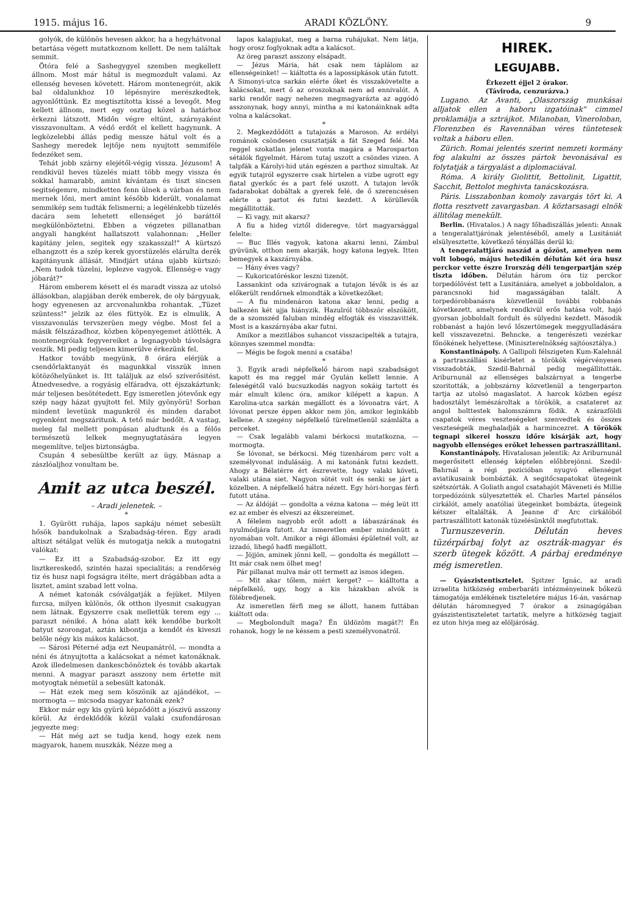1915. május 16. ARADI KÖZLÖNY. 9
golyók, de különös hevesen akkor, ha a hegyhátvonal betartása végett mutatkoznom kellett. De nem találtak semmit.
Ötóra felé a Sashegygyel szemben megkellett állnom. Most már hátul is megmozdult valami. Az ellenség hevesen követett. Három montenegróit, akik bal oldalunkhoz 10 lépésnyire merészkedtek, agyonlőttünk. Ez megtisztította kissé a levegőt. Meg kellett állnom, mert egy osztag közel a határhoz érkezni látszott. Midőn végre eltünt, szárnyaként visszavonultam. A védő erdőt el kellett hagynunk. A legközelebbi állás pedig messze hátul volt és a Sashegy meredek lejtője nem nyujtott semmiféle fedezéket sem.
Tehát jobb szárny elejétől-végig vissza. Jézusom! A rendkivül heves tüzelés miatt több megy vissza és sokkal hamarabb, amint kívántam és tiszt sincsen segitségemre, mindketten fenn ülnek a várban és nem mernek lőni, mert amint később kiderült, vonalamat semmikép sem tudták felismerni; a legélénkebb tüzelés dacára sem lehetett ellenséget jó baráttól megkülönböztetni. Ebben a végzetes pillanatban angyali hangként hallatszott valahonnan: „Heller kapitány jelen, segitek egy szakasszal!" A kürtszó elhangzott és a szép kerek gyorstüzelés elárulta derék kapitányunk állását. Mindjárt utána ujabb kürtszó: „Nem tudok tüzelni, leplezve vagyok. Ellenség-e vagy jóbarát?"
Három emberem késett el és maradt vissza az utolsó állásokban, alapjában derék emberek, de oly bárgyuak, hogy egyenesen az arcvonalunkba rohantak. „Tüzet szüntess!" jelzik az éles füttyök. Ez is elmulik. A visszavonulás tervszerüen megy végbe. Most fel a másik félszázadhoz, közben köpenyegemet átlötték. A montenegróiak fegyvereiket a legnagyobb távolságra veszik. Mi pedig teljesen kimerülve érkezünk fel.
Hatkor tovább megyünk, 8 órára elérjük a csendőrlaktanyát és magunkkal visszük innen kötözőhelyünket is. Itt találjuk az első szíverősitést. Átnedvesedve, a rogyásig elfáradva, ott éjszakáztunk; már teljesen besötétedett. Egy ismeretlen jótevőnk egy szép nagy házat gyujtott fel. Mily gyönyörü! Sorban mindent levetünk magunkról és minden darabot egyenként megszáritunk. A tető már bedőlt. A vastag, meleg fal mellett pompásan aludtunk és a félős természetü lelkek megnyugtatására legyen megemlítve, teljes biztonságba.
Csupán 4 sebesültbe került az ügy. Másnap a zászlóaljhoz vonultam be.
Amit az utca beszél.
– Aradi jelenetek. –
*
1. Gyürött ruhája, lapos sapkáju német sebesült hősök bandukolnak a Szabadság-téren. Egy aradi altiszt sétálgat velük és mutogatja nekik a mutogatni valókat:
— Ez itt a Szabadság-szobor. Ez itt egy lisztkereskedő, szintén hazai specialitás; a rendőrség tiz és husz napi fogságra itélte, mert drágábban adta a lisztet, amint szabad lett volna.
A német katonák csóválgatják a fejüket. Milyen furcsa, milyen különös, ők otthon ilyesmit csakugyan nem látnak. Egyszerre csak mellettük terem egy ... paraszt néniké. A hóna alatt kék kendőbe burkolt batyut szorongat, aztán kibontja a kendőt és kiveszi belőle négy kis mákos kalácsot.
— Sárosi Péterné adja ezt Neupanátról, — mondta a néni és átnyujtotta a kalácsokat a német katonáknak. Azok illedelmesen dankeschönöztek és tovább akartak menni. A magyar paraszt asszony nem értette mit motyogtak németül a sebesült katonák.
— Hát ezek meg sem köszönik az ajándékot, — mormogta — micsoda magyar katonák ezek?
Ekkor már egy kis gyürü képződött a jószivü asszony körül. Az érdeklődők közül valaki csufondárosan jegyezte meg:
— Hát még azt se tudja kend, hogy ezek nem magyarok, hanem muszkák. Nézze meg a
lapos kalapjukat, meg a barna ruhájukat. Nem látja, hogy orosz foglyoknak adta a kalácsot.
Az öreg paraszt asszony elsápadt.
— Jézus Mária, hát csak nem táplálom az ellenségeinket! — kiáltotta és a lapossipkások után futott. A Simonyi-utca sarkán elérte őket és visszakövetelte a kalácsokat, mert ő az oroszoknak nem ad ennivalót. A sarki rendőr nagy nehezen megmagyarázta az aggódó asszonynak, hogy annyi, mintha a mi katonáinknak adta volna a kalácsokat.
*
2. Megkezdődött a tutajozás a Maroson. Az erdélyi románok csöndesen csusztatják a fát Szeged felé. Ma reggel szokatlan jelenet vonta magára a Marosparton sétálók figyelmét. Három tutaj uszott a csöndes vizen. A talpfák a Károlyi-hid után egészen a parthoz simultak. Az egyik tutajról egyszerre csak hirtelen a vizbe ugrott egy fiatal gyerkőc és a part felé uszott. A tutajon levők fadarabokat dobáltak a gyerek felé, de ő szerencsésen elérte a partot és futni kezdett. A körüllevők megállitották.
— Ki vagy, mit akarsz?
A fiu a hideg viztől dideregve, tört magyarsággal felelte:
— Buc Illés vagyok, katona akarni lenni, Zámbul gyüvünk, otthon nem akarják, hogy katona legyek. Itten bemegyek a kaszárnyába.
— Hány éves vagy?
— Kukoricatöréskor leszni tizenöt.
Lassankint oda szivárognak a tutajon lévők is és az előkerült rendőrnek elmondták a következőket:
— A fiu mindenáron katona akar lenni, pedig a balkezén két ujja hiányzik. Hazulról többször elszökött, de a szomszéd faluban mindég elfogták és visszavitték. Most is a kaszárnyába akar futni.
Amikor a mezitlábos suhancot visszacipelték a tutajra, könnyes szemmel mondta:
— Mégis be fogok menni a csatába!
*
3. Egyik aradi népfelkelő három napi szabadságot kapott és ma reggel már Gyulán kellett lennie. A feleségétől való bucsuzkodás nagyon sokáig tartott és már elmult kilenc óra, amikor kilépett a kapun. A Karolina-utca sarkán megállott és a lóvonatra várt. A lóvonat persze éppen akkor nem jön, amikor leginkább kellene. A szegény népfelkelő türelmetlenül számlálta a perceket.
— Csak legalább valami bérkocsi mutatkozna, — mormogta.
Se lóvonat, se bérkocsi. Még tizenhárom perc volt a személyvonat indulásáig. A mi katonánk futni kezdett. Ahogy a Bélatérre ért észrevette, hogy valaki követi, valaki utána siet. Nagyon sötét volt és senki se járt a közelben. A népfelkelő hátra nézett. Egy hóri-horgas férfi futott utána.
— Az áldóját — gondolta a vézna katona — még leüt itt ez az ember és elveszi az ékszereimet.
A félelem nagyobb erőt adott a lábaszárának és nyulmódjára futott. Az ismeretlen ember mindenütt a nyomában volt. Amikor a régi állomási épületnél volt, az izzadó, lihegő hadfi megállott.
— Jöjjön, aminek jönni kell, — gondolta és megállott — Itt már csak nem ölhet meg!
Pár pillanat mulva már ott termett az ismos idegen.
— Mit akar tőlem, miért kerget? — kiálltotta a népfelkelő, ugy, hogy a kis házakban alvók is fölébredjenek.
Az ismeretlen férfi meg se állott, hanem futtában kiáltott oda:
— Megbolondult maga? Én üldözöm magát?! Én rohanok, hogy le ne késsem a pesti személyvonatról.
HIREK.
LEGUJABB.
Érkezett éjjel 2 órakor.
(Táviroda, cenzurázva.)
Lugano. Az Avanti, „Olaszország munkásai alljatok ellen a haboru izgatóinak" cimmel proklamálja a sztrájkot. Milanoban, Vineroloban, Florenzben és Ravennában véres tüntetesek voltak a háboru ellen.
Zürich. Romai jelentés szerint nemzeti kormány fog alakulni az összes pártok bevonásával es folytatják a tárgyalást a diplomaciával.
Róma. A király Giolittit, Bettolinit, Ligattit, Sacchit, Bettolot meghivta tanácskozásra.
Páris. Lisszabonban komoly zavargás tört ki. A flotta resztvett zavargasban. A köztarsasagi elnök állitólag menekült.
Berlin. (Hivatalos.) A nagy főhadiszállás jelenti: Annak a tengeralattjárónak jelentéséből, amely a Lusitániát elsülyesztette, következő tényállás derül ki:
A tengeralattjáró naszád a gőzöst, amelyen nem volt lobogó, május hetedikén délután két óra husz perckor vette észre Irország déli tengerpartján szép tiszta időben. Délután három óra tiz perckor torpedólövést tett a Lusitániára, amelyet a jobboldalon, a parancsnoki hid magasságában talált. A torpedórobbanásra közvetlenül további robbanás következett, amelynek rendkivül erős hatása volt, hajó gyorsan jobboldalt fordult és sülyedni kezdett. Második robbanást a hajón levő lőszertömegek meggyulladására kell visszavezetni. Behncke, a tengerészeti vezérkar főnökének helyettese. (Miniszterelnökség sajtóosztálya.)
Konstantinápoly. A Gallipoli félszigeten Kum-Kalehnál a partraszállási kisérletet a törökök végérvényesen visszadobták, Szedil-Bahrnál pedig megállitották. Ariburnunál az ellenséges balszárnyat a tengerbe szoritották, a jobbszárny közvetlenül a tengerparton tartja az utolsó magaslatot. A harcok közben egész hadosztályt lemészároltak a törökök, a csatateret az angol holttestek halomszámra födik. A szárazföldi csapatok véres veszteségeket szenvedtek és összes veszteségeik meghaladják a harmincezret. A törökök tegnapi sikerei hosszu időre kisárják azt, hogy nagyobb ellenséges erőket lehessen partraszállitani.
Konstantinápoly. Hivatalosan jelentik: Az Ariburnunál megerősitett ellenség képtelen előbbrejönni. Szedil-Bahrnál a régi pozicióban nyugvó ellenséget aviatikusaink bombázták. A segitőcsapatokat ütegeink szétszórták. A Goliath angol csatahajót Mäveneti és Millie torpedózóink sülyesztették el. Charles Martel pánsélos cirkálót, amely anatóliai ütegeinket bombázta, ütegeink kétszer eltalálták. A Jeanne d' Arc cirkálóból partraszállitott katonák tüzelésünktől megfutottak.
Turnuszeverin. Délután heves tüzérpárbaj folyt az osztrák-magyar és szerb ütegek között. A párbaj eredménye még ismeretlen.
— Gyászistentisztelet. Spitzer Ignác, az aradi izraelita hitközség emberbaráti intézményeinek bőkezü támogatója emlékének tiszteletére május 16-án, vasárnap délután háromnegyed 7 órakor a zsinagógában gyászistentiszteletet tartatik, melyre a hitközség tagjait ez uton hivja meg az elöljáróság.